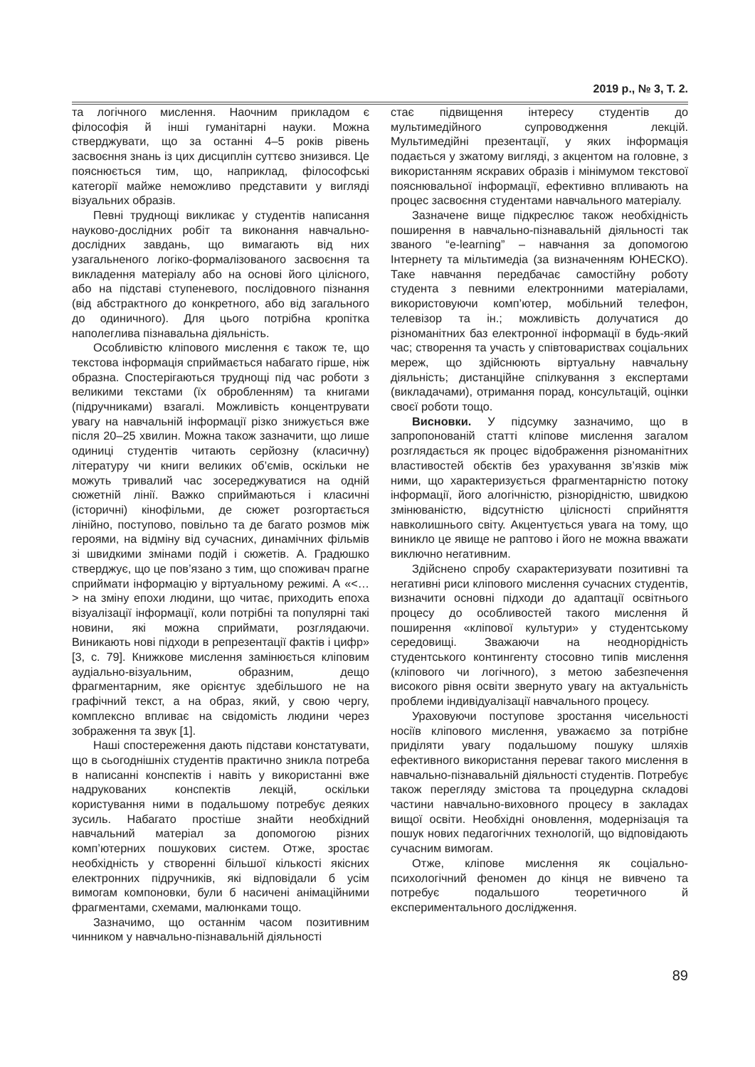2019 р., № 3, Т. 2.
та логічного мислення. Наочним прикладом є філософія й інші гуманітарні науки. Можна стверджувати, що за останні 4–5 років рівень засвоєння знань із цих дисциплін суттєво знизився. Це пояснюється тим, що, наприклад, філософські категорії майже неможливо представити у вигляді візуальних образів.
Певні труднощі викликає у студентів написання науково-дослідних робіт та виконання навчально-дослідних завдань, що вимагають від них узагальненого логіко-формалізованого засвоєння та викладення матеріалу або на основі його цілісного, або на підставі ступеневого, послідовного пізнання (від абстрактного до конкретного, або від загального до одиничного). Для цього потрібна кропітка наполеглива пізнавальна діяльність.
Особливістю кліпового мислення є також те, що текстова інформація сприймається набагато гірше, ніж образна. Спостерігаються труднощі під час роботи з великими текстами (їх обробленням) та книгами (підручниками) взагалі. Можливість концентрувати увагу на навчальній інформації різко знижується вже після 20–25 хвилин. Можна також зазначити, що лише одиниці студентів читають серйозну (класичну) літературу чи книги великих об’ємів, оскільки не можуть тривалий час зосереджуватися на одній сюжетній лінії. Важко сприймаються і класичні (історичні) кінофільми, де сюжет розгортається лінійно, поступово, повільно та де багато розмов між героями, на відміну від сучасних, динамічних фільмів зі швидкими змінами подій і сюжетів. А. Градюшко стверджує, що це пов’язано з тим, що споживач прагне сприймати інформацію у віртуальному режимі. А «<…> на зміну епохи людини, що читає, приходить епоха візуалізації інформації, коли потрібні та популярні такі новини, які можна сприймати, розглядаючи. Виникають нові підходи в репрезентації фактів і цифр» [3, с. 79]. Книжкове мислення замінюється кліповим аудіально-візуальним, образним, дещо фрагментарним, яке орієнтує здебільшого не на графічний текст, а на образ, який, у свою чергу, комплексно впливає на свідомість людини через зображення та звук [1].
Наші спостереження дають підстави констатувати, що в сьогоднішніх студентів практично зникла потреба в написанні конспектів і навіть у використанні вже надрукованих конспектів лекцій, оскільки користування ними в подальшому потребує деяких зусиль. Набагато простіше знайти необхідний навчальний матеріал за допомогою різних комп’ютерних пошукових систем. Отже, зростає необхідність у створенні більшої кількості якісних електронних підручників, які відповідали б усім вимогам компоновки, були б насичені анімаційними фрагментами, схемами, малюнками тощо.
Зазначимо, що останнім часом позитивним чинником у навчально-пізнавальній діяльності
стає підвищення інтересу студентів до мультимедійного супроводження лекцій. Мультимедійні презентації, у яких інформація подається у зжатому вигляді, з акцентом на головне, з використанням яскравих образів і мінімумом текстової пояснювальної інформації, ефективно впливають на процес засвоєння студентами навчального матеріалу.
Зазначене вище підкреслює також необхідність поширення в навчально-пізнавальній діяльності так званого “e-learning” – навчання за допомогою Інтернету та мільтимедіа (за визначенням ЮНЕСКО). Таке навчання передбачає самостійну роботу студента з певними електронними матеріалами, використовуючи комп’ютер, мобільний телефон, телевізор та ін.; можливість долучатися до різноманітних баз електронної інформації в будь-який час; створення та участь у співтовариствах соціальних мереж, що здійснюють віртуальну навчальну діяльність; дистанційне спілкування з експертами (викладачами), отримання порад, консультацій, оцінки своєї роботи тощо.
Висновки. У підсумку зазначимо, що в запропонованій статті кліпове мислення загалом розглядається як процес відображення різноманітних властивостей обєктів без урахування зв’язків між ними, що характеризується фрагментарністю потоку інформації, його алогічністю, різнорідністю, швидкою змінюваністю, відсутністю цілісності сприйняття навколишнього світу. Акцентується увага на тому, що виникло це явище не раптово і його не можна вважати виключно негативним.
Здійснено спробу схарактеризувати позитивні та негативні риси кліпового мислення сучасних студентів, визначити основні підходи до адаптації освітнього процесу до особливостей такого мислення й поширення «кліпової культури» у студентському середовищі. Зважаючи на неоднорідність студентського контингенту стосовно типів мислення (кліпового чи логічного), з метою забезпечення високого рівня освіти звернуто увагу на актуальність проблеми індивідуалізації навчального процесу.
Ураховуючи поступове зростання чисельності носіїв кліпового мислення, уважаємо за потрібне приділяти увагу подальшому пошуку шляхів ефективного використання переваг такого мислення в навчально-пізнавальній діяльності студентів. Потребує також перегляду змістова та процедурна складові частини навчально-виховного процесу в закладах вищої освіти. Необхідні оновлення, модернізація та пошук нових педагогічних технологій, що відповідають сучасним вимогам.
Отже, кліпове мислення як соціально-психологічний феномен до кінця не вивчено та потребує подальшого теоретичного й експериментального дослідження.
89